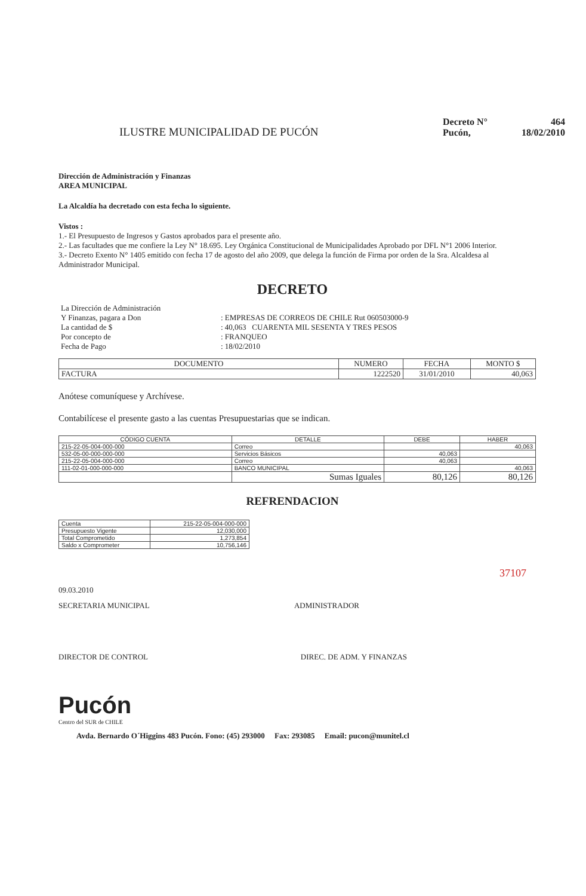ILUSTRE MUNICIPALIDAD DE PUCÓN
Decreto N° 464
Pucón, 18/02/2010
Dirección de Administración y Finanzas
AREA MUNICIPAL
La Alcaldía ha decretado con esta fecha lo siguiente.
Vistos :
1.- El Presupuesto de Ingresos y Gastos aprobados para el presente año.
2.- Las facultades que me confiere la Ley N° 18.695. Ley Orgánica Constitucional de Municipalidades Aprobado por DFL N°1 2006 Interior.
3.- Decreto Exento N° 1405 emitido con fecha 17 de agosto del año 2009, que delega la función de Firma por orden de la Sra. Alcaldesa al Administrador Municipal.
DECRETO
| La Dirección de Administración | |
| Y Finanzas, pagara a Don | : EMPRESAS DE CORREOS DE CHILE Rut 060503000-9 |
| La cantidad de $ | : 40,063 CUARENTA MIL SESENTA Y TRES PESOS |
| Por concepto de | : FRANQUEO |
| Fecha de Pago | : 18/02/2010 |
| DOCUMENTO | NUMERO | FECHA | MONTO $ |
| --- | --- | --- | --- |
| FACTURA | 1222520 | 31/01/2010 | 40,063 |
Anótese comuníquese y Archívese.
Contabilícese el presente gasto a las cuentas Presupuestarias que se indican.
| CÓDIGO CUENTA | DETALLE | DEBE | HABER |
| --- | --- | --- | --- |
| 215-22-05-004-000-000 | Correo | | 40,063 |
| 532-05-00-000-000-000 | Servicios Básicos | 40,063 | |
| 215-22-05-004-000-000 | Correo | 40,063 | |
| 111-02-01-000-000-000 | BANCO MUNICIPAL | | 40,063 |
| | Sumas Iguales | 80,126 | 80,126 |
REFRENDACION
| Cuenta | 215-22-05-004-000-000 |
| Presupuesto Vigente | 12,030,000 |
| Total Comprometido | 1,273,854 |
| Saldo x Comprometer | 10,756,146 |
37107
09.03.2010
SECRETARIA MUNICIPAL ADMINISTRADOR
DIRECTOR DE CONTROL DIREC. DE ADM. Y FINANZAS
Pucón
Centro del SUR de CHILE
Avda. Bernardo O´Higgins 483 Pucón. Fono: (45) 293000 Fax: 293085 Email: pucon@munitel.cl